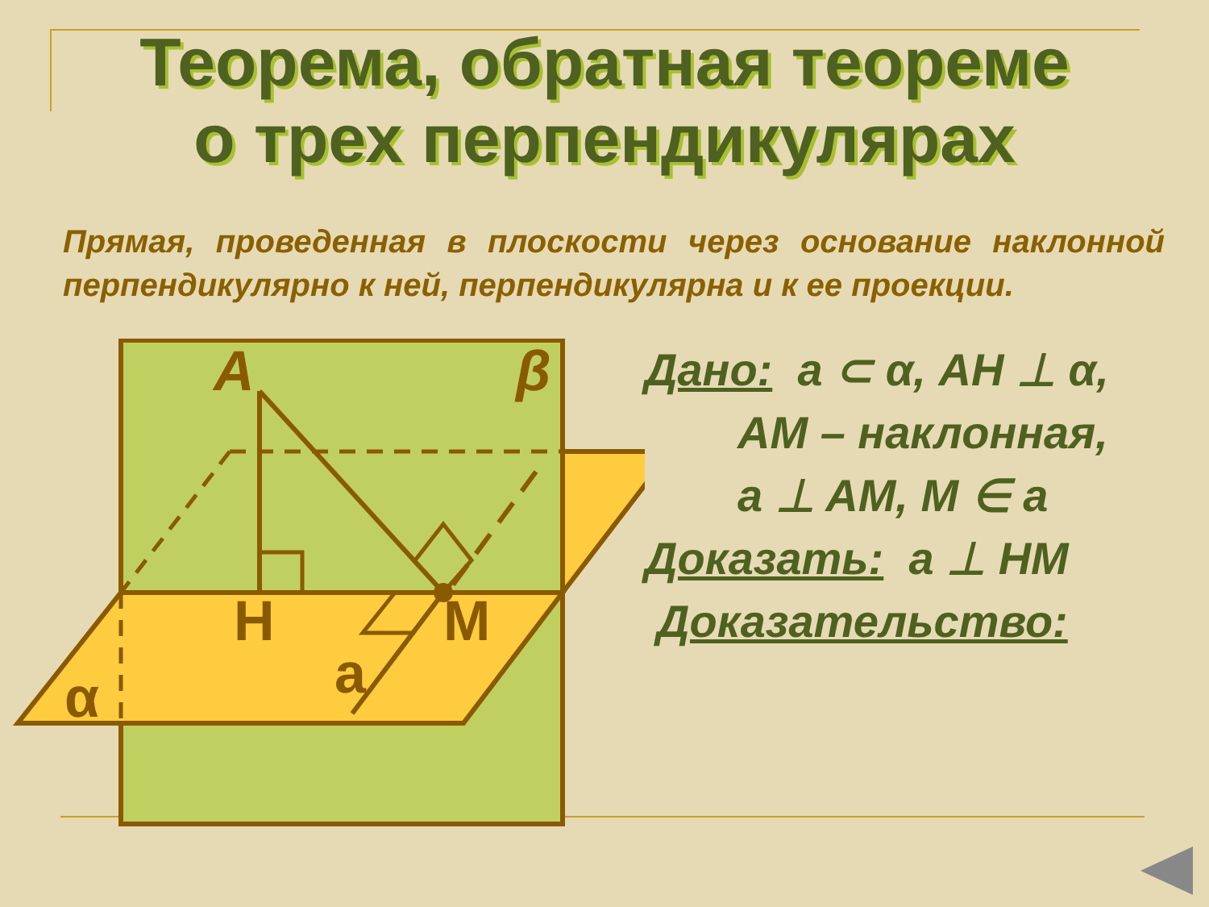Теорема, обратная теореме
о трех перпендикулярах
Прямая, проведенная в плоскости через основание наклонной перпендикулярно к ней, перпендикулярна и к ее проекции.
A β
H M
a
α
Дано: a ⊂ α, AH ⊥ α,
AM – наклонная,
a ⊥ AM, M ∈ a
Доказать: a ⊥ HM
Доказательство: